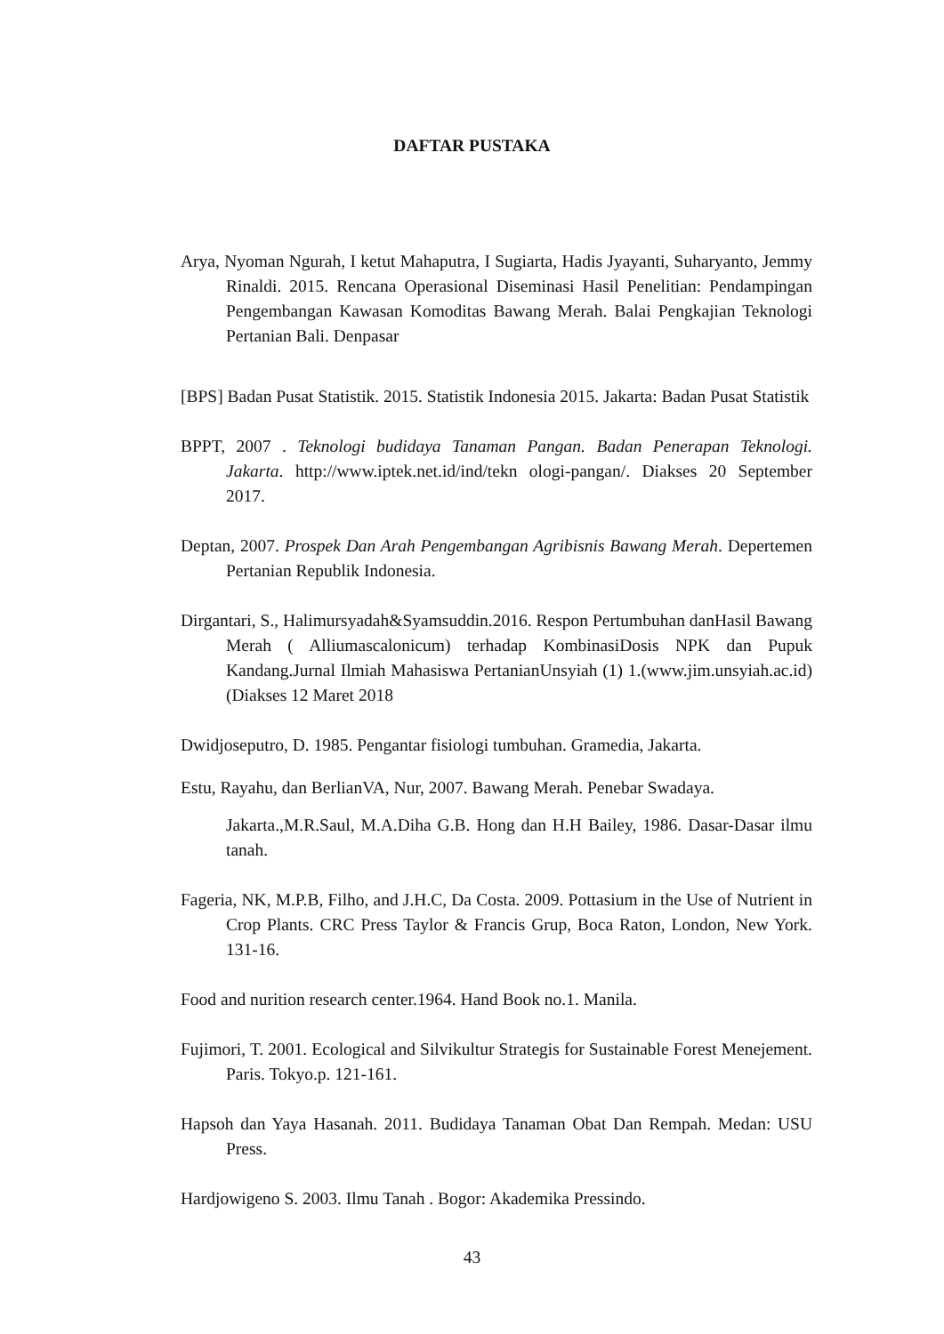DAFTAR PUSTAKA
Arya, Nyoman Ngurah, I ketut Mahaputra, I Sugiarta, Hadis Jyayanti, Suharyanto, Jemmy Rinaldi. 2015. Rencana Operasional Diseminasi Hasil Penelitian: Pendampingan Pengembangan Kawasan Komoditas Bawang Merah. Balai Pengkajian Teknologi Pertanian Bali. Denpasar
[BPS] Badan Pusat Statistik. 2015. Statistik Indonesia 2015. Jakarta: Badan Pusat Statistik
BPPT, 2007 . Teknologi budidaya Tanaman Pangan. Badan Penerapan Teknologi. Jakarta. http://www.iptek.net.id/ind/tekn ologi-pangan/. Diakses 20 September 2017.
Deptan, 2007. Prospek Dan Arah Pengembangan Agribisnis Bawang Merah. Depertemen Pertanian Republik Indonesia.
Dirgantari, S., Halimursyadah&Syamsuddin.2016. Respon Pertumbuhan danHasil Bawang Merah ( Alliumascalonicum) terhadap KombinasiDosis NPK dan Pupuk Kandang.Jurnal Ilmiah Mahasiswa PertanianUnsyiah (1) 1.(www.jim.unsyiah.ac.id) (Diakses 12 Maret 2018
Dwidjoseputro, D. 1985. Pengantar fisiologi tumbuhan. Gramedia, Jakarta.
Estu, Rayahu, dan BerlianVA, Nur, 2007. Bawang Merah. Penebar Swadaya.
Jakarta.,M.R.Saul, M.A.Diha G.B. Hong dan H.H Bailey, 1986. Dasar-Dasar ilmu tanah.
Fageria, NK, M.P.B, Filho, and J.H.C, Da Costa. 2009. Pottasium in the Use of Nutrient in Crop Plants. CRC Press Taylor & Francis Grup, Boca Raton, London, New York. 131-16.
Food and nurition research center.1964. Hand Book no.1. Manila.
Fujimori, T. 2001. Ecological and Silvikultur Strategis for Sustainable Forest Menejement. Paris. Tokyo.p. 121-161.
Hapsoh dan Yaya Hasanah. 2011. Budidaya Tanaman Obat Dan Rempah. Medan: USU Press.
Hardjowigeno S. 2003. Ilmu Tanah . Bogor: Akademika Pressindo.
43